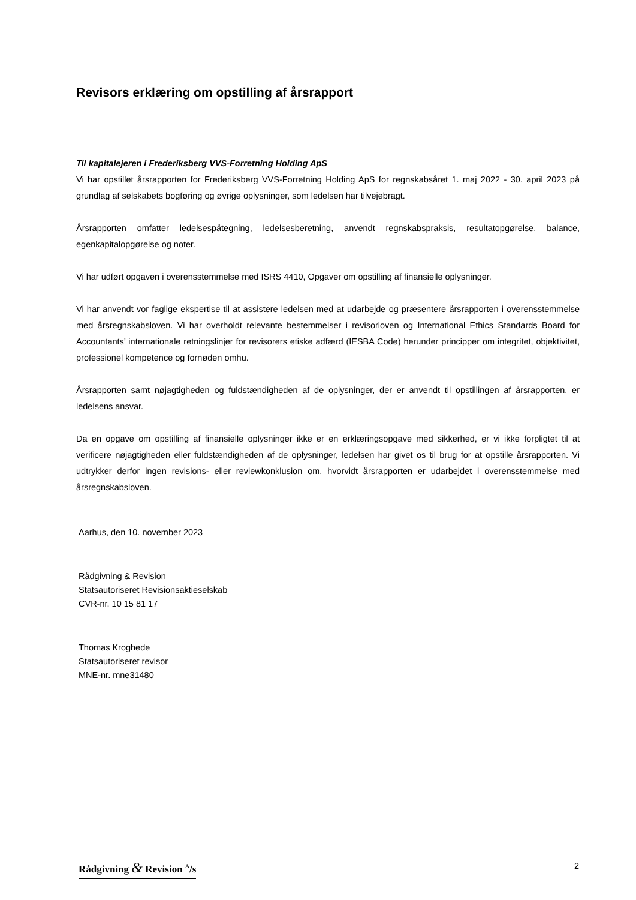Revisors erklæring om opstilling af årsrapport
Til kapitalejeren i Frederiksberg VVS-Forretning Holding ApS
Vi har opstillet årsrapporten for Frederiksberg VVS-Forretning Holding ApS for regnskabsåret 1. maj 2022 - 30. april 2023 på grundlag af selskabets bogføring og øvrige oplysninger, som ledelsen har tilvejebragt.
Årsrapporten omfatter ledelsespåtegning, ledelsesberetning, anvendt regnskabspraksis, resultatopgørelse, balance, egenkapitalopgørelse og noter.
Vi har udført opgaven i overensstemmelse med ISRS 4410, Opgaver om opstilling af finansielle oplysninger.
Vi har anvendt vor faglige ekspertise til at assistere ledelsen med at udarbejde og præsentere årsrapporten i overensstemmelse med årsregnskabsloven. Vi har overholdt relevante bestemmelser i revisorloven og International Ethics Standards Board for Accountants’ internationale retningslinjer for revisorers etiske adfærd (IESBA Code) herunder principper om integritet, objektivitet, professionel kompetence og fornøden omhu.
Årsrapporten samt nøjagtigheden og fuldstændigheden af de oplysninger, der er anvendt til opstillingen af årsrapporten, er ledelsens ansvar.
Da en opgave om opstilling af finansielle oplysninger ikke er en erklæringsopgave med sikkerhed, er vi ikke forpligtet til at verificere nøjagtigheden eller fuldstændigheden af de oplysninger, ledelsen har givet os til brug for at opstille årsrapporten. Vi udtrykker derfor ingen revisions- eller reviewkonklusion om, hvorvidt årsrapporten er udarbejdet i overensstemmelse med årsregnskabsloven.
Aarhus, den 10. november 2023
Rådgivning & Revision
Statsautoriseret Revisionsaktieselskab
CVR-nr. 10 15 81 17
Thomas Kroghede
Statsautoriseret revisor
MNE-nr. mne31480
Rådgivning & Revision <sup>A</sup>/s 2